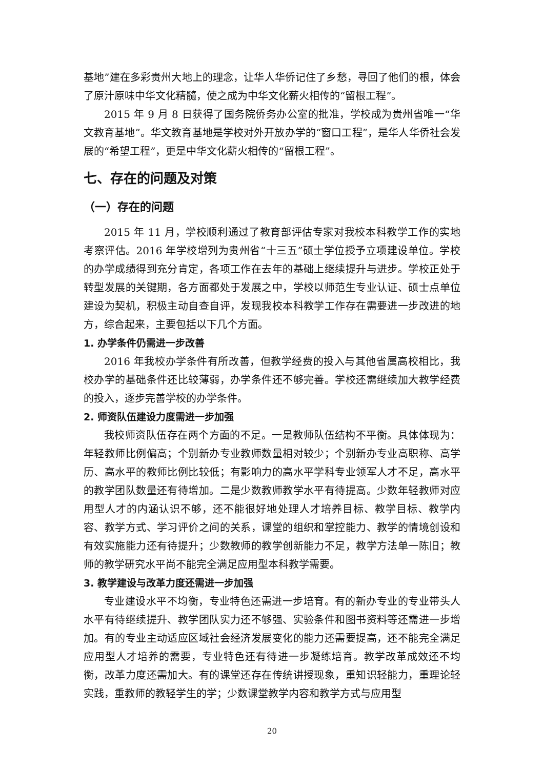基地”建在多彩贵州大地上的理念，让华人华侨记住了乡愁，寻回了他们的根，体会了原汁原味中华文化精髓，使之成为中华文化薪火相传的“留根工程”。
2015 年 9 月 8 日获得了国务院侨务办公室的批准，学校成为贵州省唯一“华文教育基地”。华文教育基地是学校对外开放办学的“窗口工程”，是华人华侨社会发展的“希望工程”，更是中华文化薪火相传的“留根工程”。
七、存在的问题及对策
（一）存在的问题
2015 年 11 月，学校顺利通过了教育部评估专家对我校本科教学工作的实地考察评估。2016 年学校增列为贵州省“十三五”硕士学位授予立项建设单位。学校的办学成绩得到充分肯定，各项工作在去年的基础上继续提升与进步。学校正处于转型发展的关键期，各方面都处于发展之中，学校以师范生专业认证、硕士点单位建设为契机，积极主动自查自评，发现我校本科教学工作存在需要进一步改进的地方，综合起来，主要包括以下几个方面。
1. 办学条件仍需进一步改善
2016 年我校办学条件有所改善，但教学经费的投入与其他省属高校相比，我校办学的基础条件还比较薄弱，办学条件还不够完善。学校还需继续加大教学经费的投入，逐步完善学校的办学条件。
2. 师资队伍建设力度需进一步加强
我校师资队伍存在两个方面的不足。一是教师队伍结构不平衡。具体体现为：年轻教师比例偏高；个别新办专业教师数量相对较少；个别新办专业高职称、高学历、高水平的教师比例比较低；有影响力的高水平学科专业领军人才不足，高水平的教学团队数量还有待增加。二是少数教师教学水平有待提高。少数年轻教师对应用型人才的内涵认识不够，还不能很好地处理人才培养目标、教学目标、教学内容、教学方式、学习评价之间的关系，课堂的组织和掌控能力、教学的情境创设和有效实施能力还有待提升；少数教师的教学创新能力不足，教学方法单一陈旧；教师的教学研究水平尚不能完全满足应用型本科教学需要。
3. 教学建设与改革力度还需进一步加强
专业建设水平不均衡，专业特色还需进一步培育。有的新办专业的专业带头人水平有待继续提升、教学团队实力还不够强、实验条件和图书资料等还需进一步增加。有的专业主动适应区域社会经济发展变化的能力还需要提高，还不能完全满足应用型人才培养的需要，专业特色还有待进一步凝练培育。教学改革成效还不均衡，改革力度还需加大。有的课堂还存在传统讲授现象，重知识轻能力，重理论轻实践，重教师的教轻学生的学；少数课堂教学内容和教学方式与应用型
20